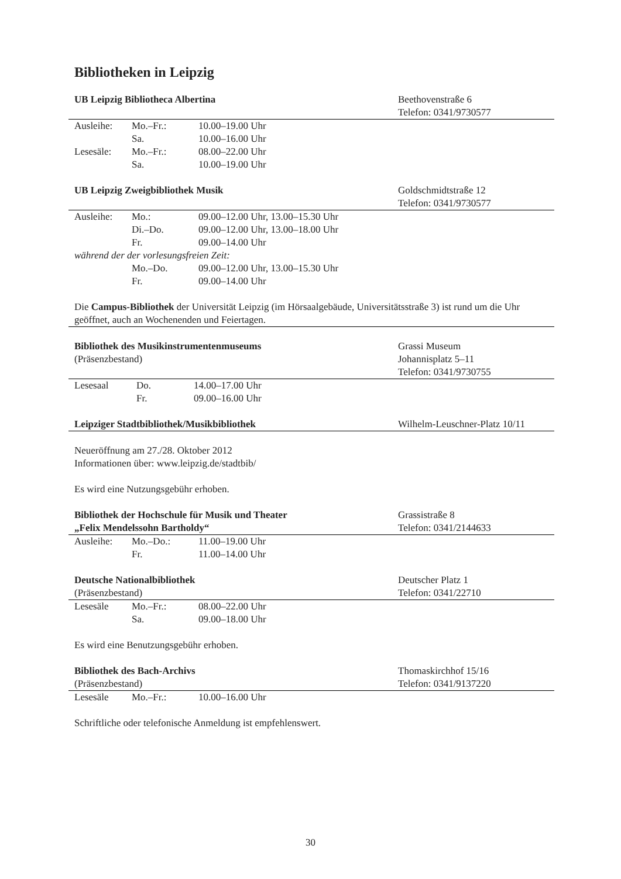Bibliotheken in Leipzig
UB Leipzig Bibliotheca Albertina Beethovenstraße 6
Telefon: 0341/9730577
| Ausleihe: | Mo.–Fr.: | 10.00–19.00 Uhr |
| | Sa. | 10.00–16.00 Uhr |
| Lesesäle: | Mo.–Fr.: | 08.00–22.00 Uhr |
| | Sa. | 10.00–19.00 Uhr |
UB Leipzig Zweigbibliothek Musik Goldschmidtstraße 12
Telefon: 0341/9730577
| Ausleihe: | Mo.: | 09.00–12.00 Uhr, 13.00–15.30 Uhr |
| | Di.–Do. | 09.00–12.00 Uhr, 13.00–18.00 Uhr |
| | Fr. | 09.00–14.00 Uhr |
| während der der vorlesungsfreien Zeit: | | |
| | Mo.–Do. | 09.00–12.00 Uhr, 13.00–15.30 Uhr |
| | Fr. | 09.00–14.00 Uhr |
Die Campus-Bibliothek der Universität Leipzig (im Hörsaalgebäude, Universitätsstraße 3) ist rund um die Uhr geöffnet, auch an Wochenenden und Feiertagen.
Bibliothek des Musikinstrumentenmuseums
(Präsenzbestand)
Grassi Museum
Johannisplatz 5–11
Telefon: 0341/9730755
| Lesesaal | Do. | 14.00–17.00 Uhr |
| | Fr. | 09.00–16.00 Uhr |
Leipziger Stadtbibliothek/Musikbibliothek Wilhelm-Leuschner-Platz 10/11
Neueröffnung am 27./28. Oktober 2012
Informationen über: www.leipzig.de/stadtbib/
Es wird eine Nutzungsgebühr erhoben.
Bibliothek der Hochschule für Musik und Theater
„Felix Mendelssohn Bartholdy“
Grassistraße 8
Telefon: 0341/2144633
| Ausleihe: | Mo.–Do.: | 11.00–19.00 Uhr |
| | Fr. | 11.00–14.00 Uhr |
Deutsche Nationalbibliothek
(Präsenzbestand)
Deutscher Platz 1
Telefon: 0341/22710
| Lesesäle | Mo.–Fr.: | 08.00–22.00 Uhr |
| | Sa. | 09.00–18.00 Uhr |
Es wird eine Benutzungsgebühr erhoben.
Bibliothek des Bach-Archivs
(Präsenzbestand)
Thomaskirchhof 15/16
Telefon: 0341/9137220
| Lesesäle | Mo.–Fr.: | 10.00–16.00 Uhr |
Schriftliche oder telefonische Anmeldung ist empfehlenswert.
30